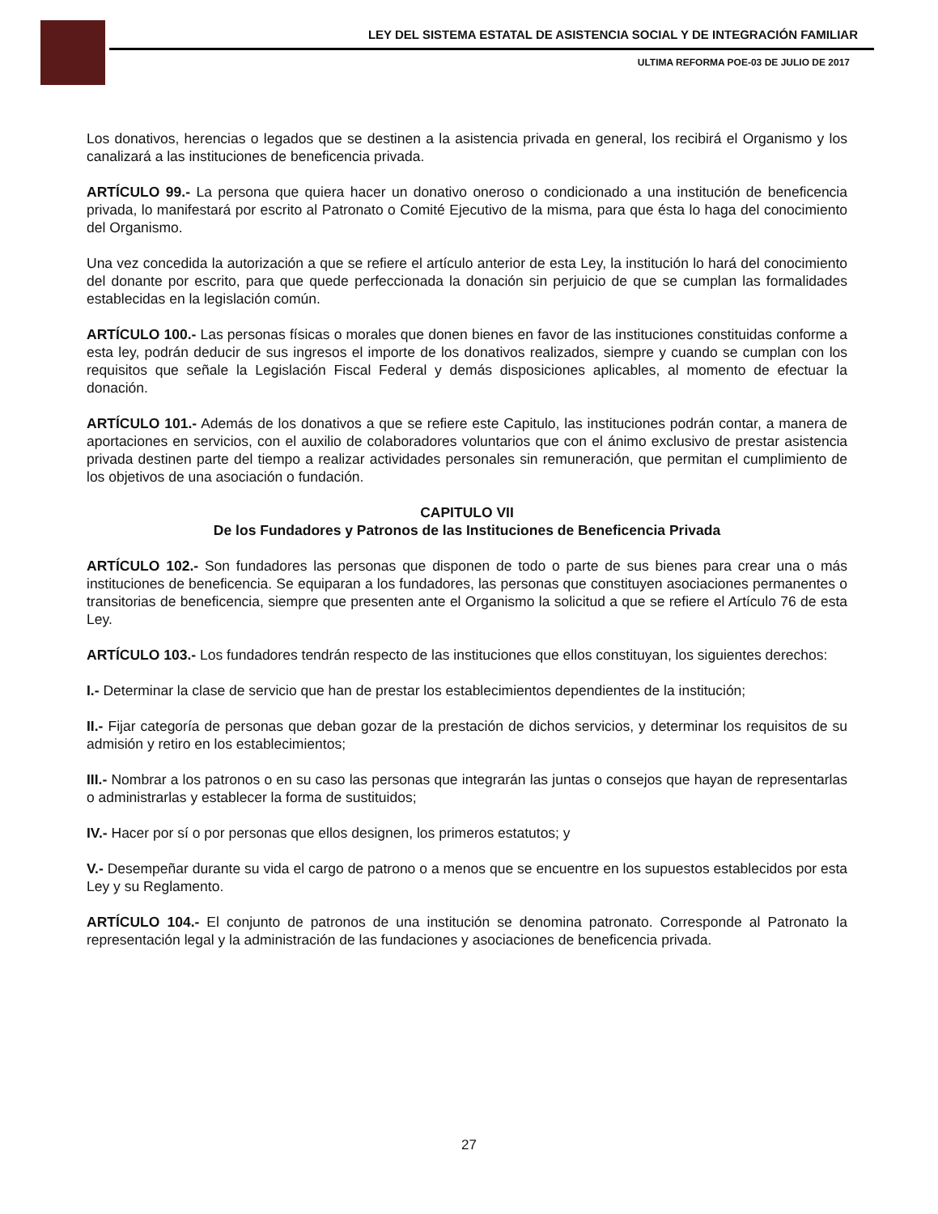LEY DEL SISTEMA ESTATAL DE ASISTENCIA SOCIAL Y DE INTEGRACIÓN FAMILIAR
ULTIMA REFORMA POE-03 DE JULIO DE 2017
Los donativos, herencias o legados que se destinen a la asistencia privada en general, los recibirá el Organismo y los canalizará a las instituciones de beneficencia privada.
ARTÍCULO 99.- La persona que quiera hacer un donativo oneroso o condicionado a una institución de beneficencia privada, lo manifestará por escrito al Patronato o Comité Ejecutivo de la misma, para que ésta lo haga del conocimiento del Organismo.
Una vez concedida la autorización a que se refiere el artículo anterior de esta Ley, la institución lo hará del conocimiento del donante por escrito, para que quede perfeccionada la donación sin perjuicio de que se cumplan las formalidades establecidas en la legislación común.
ARTÍCULO 100.- Las personas físicas o morales que donen bienes en favor de las instituciones constituidas conforme a esta ley, podrán deducir de sus ingresos el importe de los donativos realizados, siempre y cuando se cumplan con los requisitos que señale la Legislación Fiscal Federal y demás disposiciones aplicables, al momento de efectuar la donación.
ARTÍCULO 101.- Además de los donativos a que se refiere este Capitulo, las instituciones podrán contar, a manera de aportaciones en servicios, con el auxilio de colaboradores voluntarios que con el ánimo exclusivo de prestar asistencia privada destinen parte del tiempo a realizar actividades personales sin remuneración, que permitan el cumplimiento de los objetivos de una asociación o fundación.
CAPITULO VII
De los Fundadores y Patronos de las Instituciones de Beneficencia Privada
ARTÍCULO 102.- Son fundadores las personas que disponen de todo o parte de sus bienes para crear una o más instituciones de beneficencia. Se equiparan a los fundadores, las personas que constituyen asociaciones permanentes o transitorias de beneficencia, siempre que presenten ante el Organismo la solicitud a que se refiere el Artículo 76 de esta Ley.
ARTÍCULO 103.- Los fundadores tendrán respecto de las instituciones que ellos constituyan, los siguientes derechos:
I.- Determinar la clase de servicio que han de prestar los establecimientos dependientes de la institución;
II.- Fijar categoría de personas que deban gozar de la prestación de dichos servicios, y determinar los requisitos de su admisión y retiro en los establecimientos;
III.- Nombrar a los patronos o en su caso las personas que integrarán las juntas o consejos que hayan de representarlas o administrarlas y establecer la forma de sustituidos;
IV.- Hacer por sí o por personas que ellos designen, los primeros estatutos; y
V.- Desempeñar durante su vida el cargo de patrono o a menos que se encuentre en los supuestos establecidos por esta Ley y su Reglamento.
ARTÍCULO 104.- El conjunto de patronos de una institución se denomina patronato. Corresponde al Patronato la representación legal y la administración de las fundaciones y asociaciones de beneficencia privada.
27